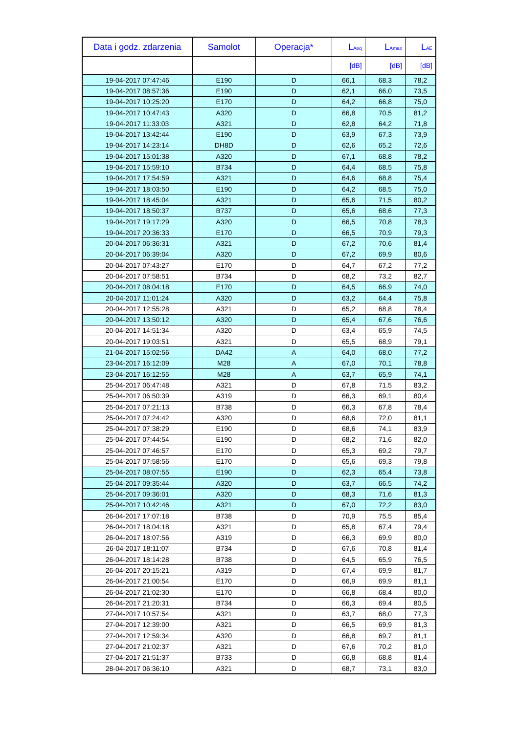| Data i godz. zdarzenia | Samolot | Operacja* | L<sub>Aeq</sub> | L<sub>Amax</sub> | L<sub>AE</sub> |
| --- | --- | --- | --- | --- | --- |
| | | | [dB] | [dB] | [dB] |
| 19-04-2017 07:47:46 | E190 | D | 66,1 | 68,3 | 78,2 |
| 19-04-2017 08:57:36 | E190 | D | 62,1 | 66,0 | 73,5 |
| 19-04-2017 10:25:20 | E170 | D | 64,2 | 66,8 | 75,0 |
| 19-04-2017 10:47:43 | A320 | D | 66,8 | 70,5 | 81,2 |
| 19-04-2017 11:33:03 | A321 | D | 62,8 | 64,2 | 71,8 |
| 19-04-2017 13:42:44 | E190 | D | 63,9 | 67,3 | 73,9 |
| 19-04-2017 14:23:14 | DH8D | D | 62,6 | 65,2 | 72,6 |
| 19-04-2017 15:01:38 | A320 | D | 67,1 | 68,8 | 78,2 |
| 19-04-2017 15:59:10 | B734 | D | 64,4 | 68,5 | 75,8 |
| 19-04-2017 17:54:59 | A321 | D | 64,6 | 68,8 | 75,4 |
| 19-04-2017 18:03:50 | E190 | D | 64,2 | 68,5 | 75,0 |
| 19-04-2017 18:45:04 | A321 | D | 65,6 | 71,5 | 80,2 |
| 19-04-2017 18:50:37 | B737 | D | 65,6 | 68,6 | 77,3 |
| 19-04-2017 19:17:29 | A320 | D | 66,5 | 70,8 | 78,3 |
| 19-04-2017 20:36:33 | E170 | D | 66,5 | 70,9 | 79,3 |
| 20-04-2017 06:36:31 | A321 | D | 67,2 | 70,6 | 81,4 |
| 20-04-2017 06:39:04 | A320 | D | 67,2 | 69,9 | 80,6 |
| 20-04-2017 07:43:27 | E170 | D | 64,7 | 67,2 | 77,2 |
| 20-04-2017 07:58:51 | B734 | D | 68,2 | 73,2 | 82,7 |
| 20-04-2017 08:04:18 | E170 | D | 64,5 | 66,9 | 74,0 |
| 20-04-2017 11:01:24 | A320 | D | 63,2 | 64,4 | 75,8 |
| 20-04-2017 12:55:28 | A321 | D | 65,2 | 68,8 | 78,4 |
| 20-04-2017 13:50:12 | A320 | D | 65,4 | 67,6 | 76,6 |
| 20-04-2017 14:51:34 | A320 | D | 63,4 | 65,9 | 74,5 |
| 20-04-2017 19:03:51 | A321 | D | 65,5 | 68,9 | 79,1 |
| 21-04-2017 15:02:56 | DA42 | A | 64,0 | 68,0 | 77,2 |
| 23-04-2017 16:12:09 | M28 | A | 67,0 | 70,1 | 78,8 |
| 23-04-2017 16:12:55 | M28 | A | 63,7 | 65,9 | 74,1 |
| 25-04-2017 06:47:48 | A321 | D | 67,8 | 71,5 | 83,2 |
| 25-04-2017 06:50:39 | A319 | D | 66,3 | 69,1 | 80,4 |
| 25-04-2017 07:21:13 | B738 | D | 66,3 | 67,8 | 78,4 |
| 25-04-2017 07:24:42 | A320 | D | 68,6 | 72,0 | 81,1 |
| 25-04-2017 07:38:29 | E190 | D | 68,6 | 74,1 | 83,9 |
| 25-04-2017 07:44:54 | E190 | D | 68,2 | 71,6 | 82,0 |
| 25-04-2017 07:46:57 | E170 | D | 65,3 | 69,2 | 79,7 |
| 25-04-2017 07:58:56 | E170 | D | 65,6 | 69,3 | 79,8 |
| 25-04-2017 08:07:55 | E190 | D | 62,3 | 65,4 | 73,8 |
| 25-04-2017 09:35:44 | A320 | D | 63,7 | 66,5 | 74,2 |
| 25-04-2017 09:36:01 | A320 | D | 68,3 | 71,6 | 81,3 |
| 25-04-2017 10:42:46 | A321 | D | 67,0 | 72,2 | 83,0 |
| 26-04-2017 17:07:18 | B738 | D | 70,9 | 75,5 | 85,4 |
| 26-04-2017 18:04:18 | A321 | D | 65,8 | 67,4 | 79,4 |
| 26-04-2017 18:07:56 | A319 | D | 66,3 | 69,9 | 80,0 |
| 26-04-2017 18:11:07 | B734 | D | 67,6 | 70,8 | 81,4 |
| 26-04-2017 18:14:28 | B738 | D | 64,5 | 65,9 | 76,5 |
| 26-04-2017 20:15:21 | A319 | D | 67,4 | 69,9 | 81,7 |
| 26-04-2017 21:00:54 | E170 | D | 66,9 | 69,9 | 81,1 |
| 26-04-2017 21:02:30 | E170 | D | 66,8 | 68,4 | 80,0 |
| 26-04-2017 21:20:31 | B734 | D | 66,3 | 69,4 | 80,5 |
| 27-04-2017 10:57:54 | A321 | D | 63,7 | 68,0 | 77,3 |
| 27-04-2017 12:39:00 | A321 | D | 66,5 | 69,9 | 81,3 |
| 27-04-2017 12:59:34 | A320 | D | 66,8 | 69,7 | 81,1 |
| 27-04-2017 21:02:37 | A321 | D | 67,6 | 70,2 | 81,0 |
| 27-04-2017 21:51:37 | B733 | D | 66,8 | 68,8 | 81,4 |
| 28-04-2017 06:36:10 | A321 | D | 68,7 | 73,1 | 83,0 |